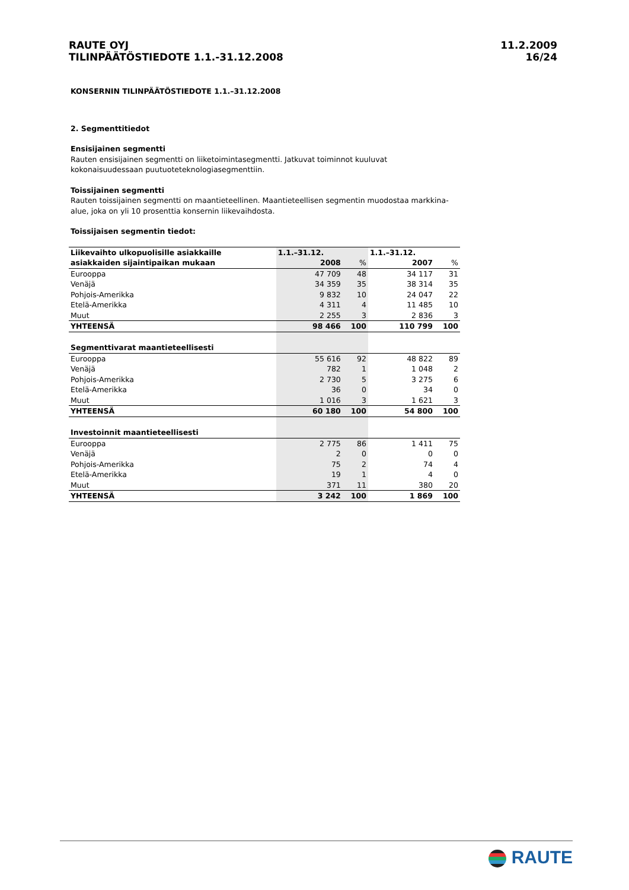RAUTE OYJ
TILINPÄÄTÖSTIEDOTE 1.1.-31.12.2008
11.2.2009
16/24
KONSERNIN TILINPÄÄTÖSTIEDOTE 1.1.–31.12.2008
2. Segmenttitiedot
Ensisijainen segmentti
Rauten ensisijainen segmentti on liiketoimintasegmentti. Jatkuvat toiminnot kuuluvat kokonaisuudessaan puutuoteteknologiasegmenttiin.
Toissijainen segmentti
Rauten toissijainen segmentti on maantieteellinen. Maantieteellisen segmentin muodostaa markkina-alue, joka on yli 10 prosenttia konsernin liikevaihdosta.
Toissijaisen segmentin tiedot:
| Liikevaihto ulkopuolisille asiakkaille | 1.1.–31.12. | | 1.1.–31.12. | |
| --- | --- | --- | --- | --- |
| asiakkaiden sijaintipaikan mukaan | 2008 | % | 2007 | % |
| Eurooppa | 47 709 | 48 | 34 117 | 31 |
| Venäjä | 34 359 | 35 | 38 314 | 35 |
| Pohjois-Amerikka | 9 832 | 10 | 24 047 | 22 |
| Etelä-Amerikka | 4 311 | 4 | 11 485 | 10 |
| Muut | 2 255 | 3 | 2 836 | 3 |
| YHTEENSÄ | 98 466 | 100 | 110 799 | 100 |
| Segmenttivarat maantieteellisesti | | | | |
| Eurooppa | 55 616 | 92 | 48 822 | 89 |
| Venäjä | 782 | 1 | 1 048 | 2 |
| Pohjois-Amerikka | 2 730 | 5 | 3 275 | 6 |
| Etelä-Amerikka | 36 | 0 | 34 | 0 |
| Muut | 1 016 | 3 | 1 621 | 3 |
| YHTEENSÄ | 60 180 | 100 | 54 800 | 100 |
| Investoinnit maantieteellisesti | | | | |
| Eurooppa | 2 775 | 86 | 1 411 | 75 |
| Venäjä | 2 | 0 | 0 | 0 |
| Pohjois-Amerikka | 75 | 2 | 74 | 4 |
| Etelä-Amerikka | 19 | 1 | 4 | 0 |
| Muut | 371 | 11 | 380 | 20 |
| YHTEENSÄ | 3 242 | 100 | 1 869 | 100 |
RAUTE